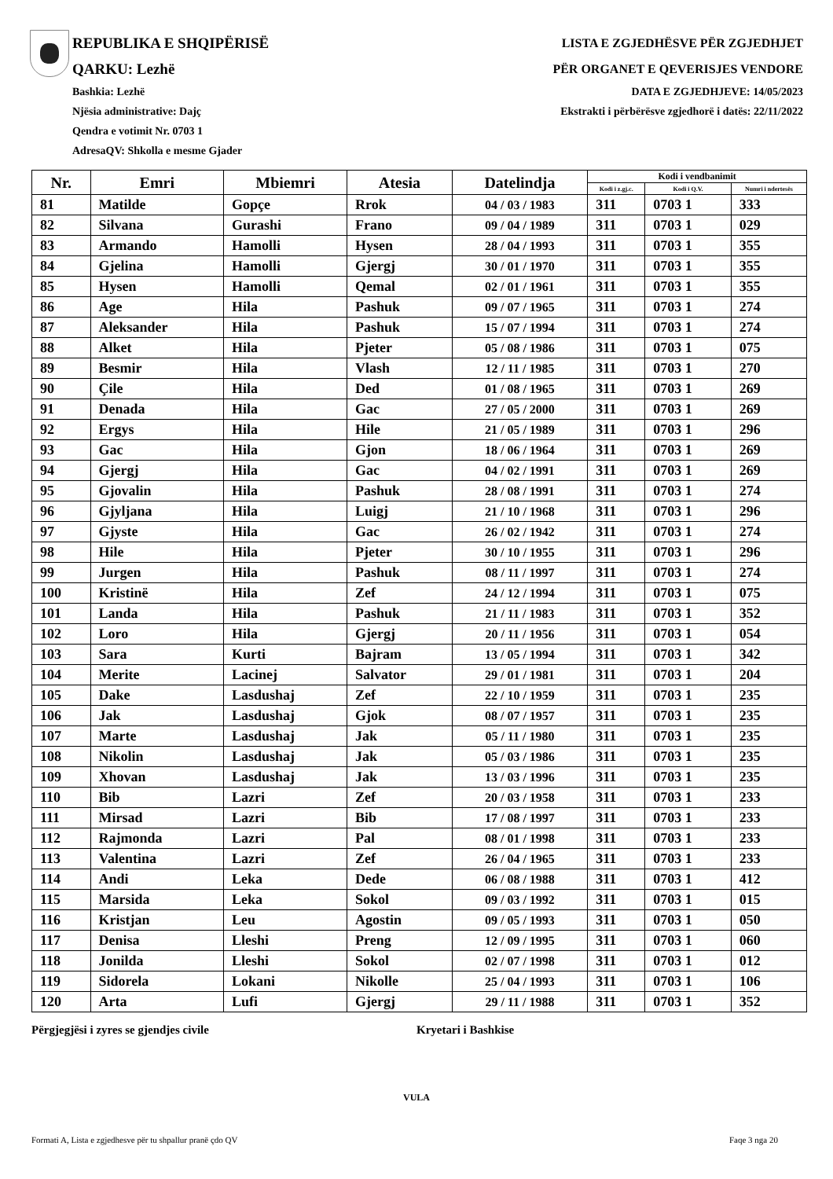REPUBLIKA E SHQIPËRISË
QARKU: Lezhë
Bashkia: Lezhë
Njësia administrative: Dajç
Qendra e votimit Nr. 0703 1
AdresaQV: Shkolla e mesme Gjader
LISTA E ZGJEDHËSVE PËR ZGJEDHJET
PËR ORGANET E QEVERISJES VENDORE
DATA E ZGJEDHJEVE: 14/05/2023
Ekstrakti i përbërësve zgjedhorë i datës: 22/11/2022
| Nr. | Emri | Mbiemri | Atesia | Datelindja | Kodi i vendbanimit | | |
| --- | --- | --- | --- | --- | --- | --- | --- |
| | | | | | Kodi i z.gj.c. | Kodi i Q.V. | Numri i ndertesës |
| 81 | Matilde | Gopçe | Rrok | 04 / 03 / 1983 | 311 | 0703 1 | 333 |
| 82 | Silvana | Gurashi | Frano | 09 / 04 / 1989 | 311 | 0703 1 | 029 |
| 83 | Armando | Hamolli | Hysen | 28 / 04 / 1993 | 311 | 0703 1 | 355 |
| 84 | Gjelina | Hamolli | Gjergj | 30 / 01 / 1970 | 311 | 0703 1 | 355 |
| 85 | Hysen | Hamolli | Qemal | 02 / 01 / 1961 | 311 | 0703 1 | 355 |
| 86 | Age | Hila | Pashuk | 09 / 07 / 1965 | 311 | 0703 1 | 274 |
| 87 | Aleksander | Hila | Pashuk | 15 / 07 / 1994 | 311 | 0703 1 | 274 |
| 88 | Alket | Hila | Pjeter | 05 / 08 / 1986 | 311 | 0703 1 | 075 |
| 89 | Besmir | Hila | Vlash | 12 / 11 / 1985 | 311 | 0703 1 | 270 |
| 90 | Çile | Hila | Ded | 01 / 08 / 1965 | 311 | 0703 1 | 269 |
| 91 | Denada | Hila | Gac | 27 / 05 / 2000 | 311 | 0703 1 | 269 |
| 92 | Ergys | Hila | Hile | 21 / 05 / 1989 | 311 | 0703 1 | 296 |
| 93 | Gac | Hila | Gjon | 18 / 06 / 1964 | 311 | 0703 1 | 269 |
| 94 | Gjergj | Hila | Gac | 04 / 02 / 1991 | 311 | 0703 1 | 269 |
| 95 | Gjovalin | Hila | Pashuk | 28 / 08 / 1991 | 311 | 0703 1 | 274 |
| 96 | Gjyljana | Hila | Luigj | 21 / 10 / 1968 | 311 | 0703 1 | 296 |
| 97 | Gjyste | Hila | Gac | 26 / 02 / 1942 | 311 | 0703 1 | 274 |
| 98 | Hile | Hila | Pjeter | 30 / 10 / 1955 | 311 | 0703 1 | 296 |
| 99 | Jurgen | Hila | Pashuk | 08 / 11 / 1997 | 311 | 0703 1 | 274 |
| 100 | Kristinë | Hila | Zef | 24 / 12 / 1994 | 311 | 0703 1 | 075 |
| 101 | Landa | Hila | Pashuk | 21 / 11 / 1983 | 311 | 0703 1 | 352 |
| 102 | Loro | Hila | Gjergj | 20 / 11 / 1956 | 311 | 0703 1 | 054 |
| 103 | Sara | Kurti | Bajram | 13 / 05 / 1994 | 311 | 0703 1 | 342 |
| 104 | Merite | Lacinej | Salvator | 29 / 01 / 1981 | 311 | 0703 1 | 204 |
| 105 | Dake | Lasdushaj | Zef | 22 / 10 / 1959 | 311 | 0703 1 | 235 |
| 106 | Jak | Lasdushaj | Gjok | 08 / 07 / 1957 | 311 | 0703 1 | 235 |
| 107 | Marte | Lasdushaj | Jak | 05 / 11 / 1980 | 311 | 0703 1 | 235 |
| 108 | Nikolin | Lasdushaj | Jak | 05 / 03 / 1986 | 311 | 0703 1 | 235 |
| 109 | Xhovan | Lasdushaj | Jak | 13 / 03 / 1996 | 311 | 0703 1 | 235 |
| 110 | Bib | Lazri | Zef | 20 / 03 / 1958 | 311 | 0703 1 | 233 |
| 111 | Mirsad | Lazri | Bib | 17 / 08 / 1997 | 311 | 0703 1 | 233 |
| 112 | Rajmonda | Lazri | Pal | 08 / 01 / 1998 | 311 | 0703 1 | 233 |
| 113 | Valentina | Lazri | Zef | 26 / 04 / 1965 | 311 | 0703 1 | 233 |
| 114 | Andi | Leka | Dede | 06 / 08 / 1988 | 311 | 0703 1 | 412 |
| 115 | Marsida | Leka | Sokol | 09 / 03 / 1992 | 311 | 0703 1 | 015 |
| 116 | Kristjan | Leu | Agostin | 09 / 05 / 1993 | 311 | 0703 1 | 050 |
| 117 | Denisa | Lleshi | Preng | 12 / 09 / 1995 | 311 | 0703 1 | 060 |
| 118 | Jonilda | Lleshi | Sokol | 02 / 07 / 1998 | 311 | 0703 1 | 012 |
| 119 | Sidorela | Lokani | Nikolle | 25 / 04 / 1993 | 311 | 0703 1 | 106 |
| 120 | Arta | Lufi | Gjergj | 29 / 11 / 1988 | 311 | 0703 1 | 352 |
Përgjegjësi i zyres se gjendjes civile Kryetari i Bashkise
VULA
Formati A, Lista e zgjedhesve për tu shpallur pranë çdo QV Faqe 3 nga 20